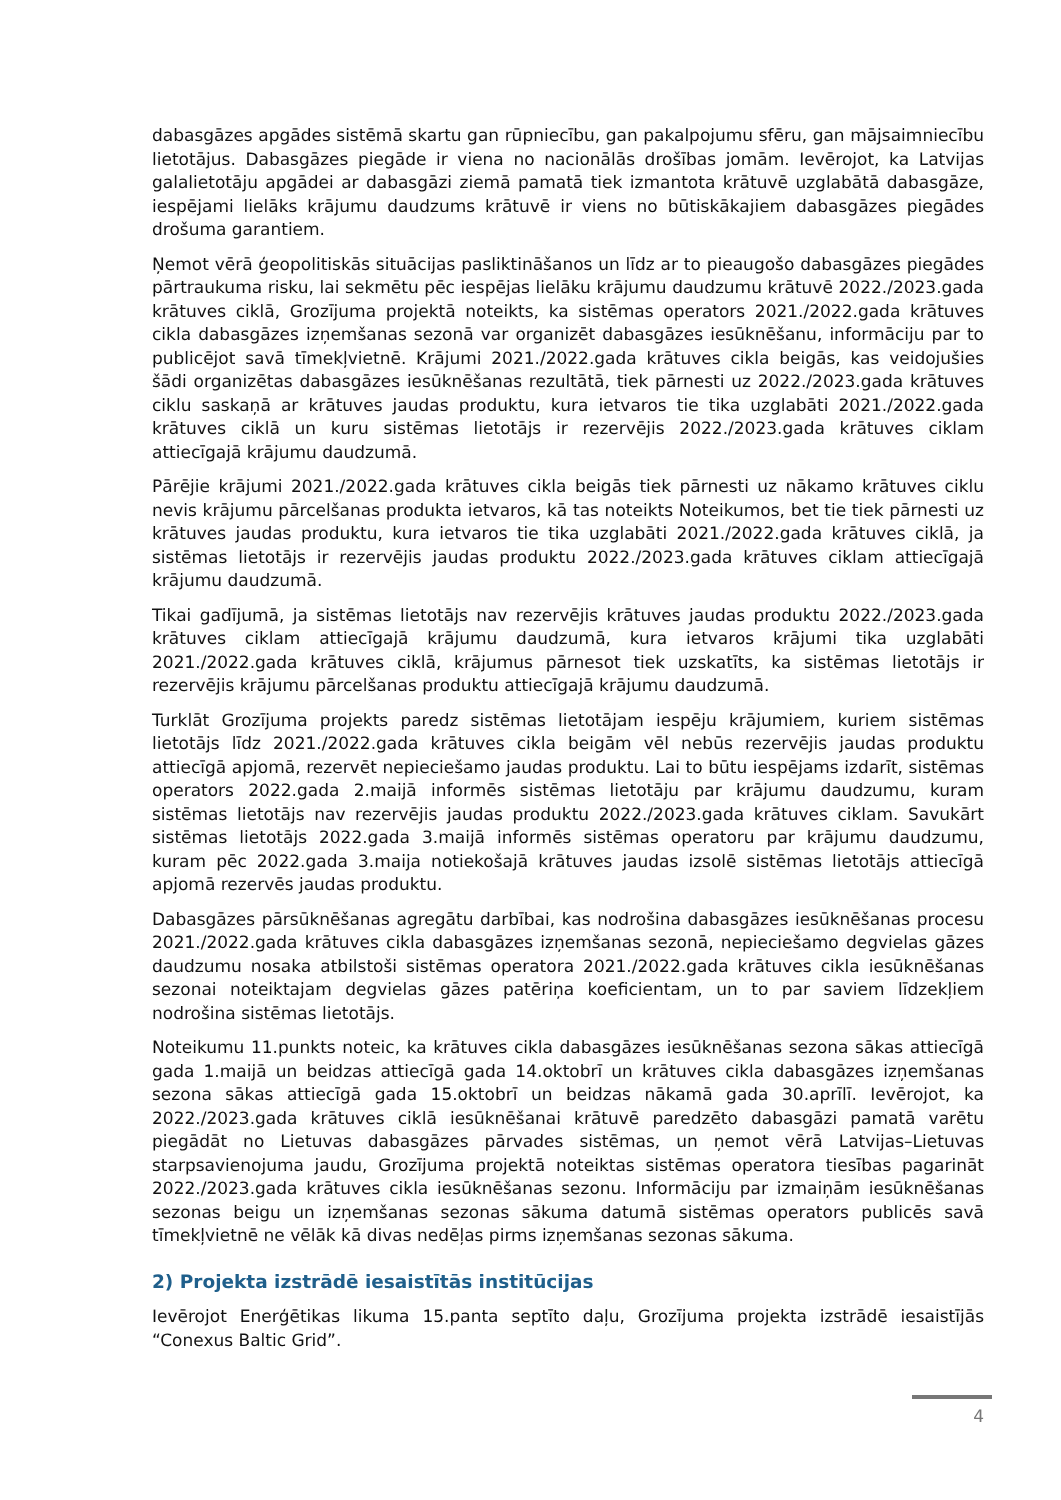dabasgāzes apgādes sistēmā skartu gan rūpniecību, gan pakalpojumu sfēru, gan mājsaimniecību lietotājus. Dabasgāzes piegāde ir viena no nacionālās drošības jomām. Ievērojot, ka Latvijas galalietotāju apgādei ar dabasgāzi ziemā pamatā tiek izmantota krātuvē uzglabātā dabasgāze, iespējami lielāks krājumu daudzums krātuvē ir viens no būtiskākajiem dabasgāzes piegādes drošuma garantiem.
Ņemot vērā ģeopolitiskās situācijas pasliktināšanos un līdz ar to pieaugošo dabasgāzes piegādes pārtraukuma risku, lai sekmētu pēc iespējas lielāku krājumu daudzumu krātuvē 2022./2023.gada krātuves ciklā, Grozījuma projektā noteikts, ka sistēmas operators 2021./2022.gada krātuves cikla dabasgāzes izņemšanas sezonā var organizēt dabasgāzes iesūknēšanu, informāciju par to publicējot savā tīmekļvietnē. Krājumi 2021./2022.gada krātuves cikla beigās, kas veidojušies šādi organizētas dabasgāzes iesūknēšanas rezultātā, tiek pārnesti uz 2022./2023.gada krātuves ciklu saskaņā ar krātuves jaudas produktu, kura ietvaros tie tika uzglabāti 2021./2022.gada krātuves ciklā un kuru sistēmas lietotājs ir rezervējis 2022./2023.gada krātuves ciklam attiecīgajā krājumu daudzumā.
Pārējie krājumi 2021./2022.gada krātuves cikla beigās tiek pārnesti uz nākamo krātuves ciklu nevis krājumu pārcelšanas produkta ietvaros, kā tas noteikts Noteikumos, bet tie tiek pārnesti uz krātuves jaudas produktu, kura ietvaros tie tika uzglabāti 2021./2022.gada krātuves ciklā, ja sistēmas lietotājs ir rezervējis jaudas produktu 2022./2023.gada krātuves ciklam attiecīgajā krājumu daudzumā.
Tikai gadījumā, ja sistēmas lietotājs nav rezervējis krātuves jaudas produktu 2022./2023.gada krātuves ciklam attiecīgajā krājumu daudzumā, kura ietvaros krājumi tika uzglabāti 2021./2022.gada krātuves ciklā, krājumus pārnesot tiek uzskatīts, ka sistēmas lietotājs ir rezervējis krājumu pārcelšanas produktu attiecīgajā krājumu daudzumā.
Turklāt Grozījuma projekts paredz sistēmas lietotājam iespēju krājumiem, kuriem sistēmas lietotājs līdz 2021./2022.gada krātuves cikla beigām vēl nebūs rezervējis jaudas produktu attiecīgā apjomā, rezervēt nepieciešamo jaudas produktu. Lai to būtu iespējams izdarīt, sistēmas operators 2022.gada 2.maijā informēs sistēmas lietotāju par krājumu daudzumu, kuram sistēmas lietotājs nav rezervējis jaudas produktu 2022./2023.gada krātuves ciklam. Savukārt sistēmas lietotājs 2022.gada 3.maijā informēs sistēmas operatoru par krājumu daudzumu, kuram pēc 2022.gada 3.maija notiekošajā krātuves jaudas izsolē sistēmas lietotājs attiecīgā apjomā rezervēs jaudas produktu.
Dabasgāzes pārsūknēšanas agregātu darbībai, kas nodrošina dabasgāzes iesūknēšanas procesu 2021./2022.gada krātuves cikla dabasgāzes izņemšanas sezonā, nepieciešamo degvielas gāzes daudzumu nosaka atbilstoši sistēmas operatora 2021./2022.gada krātuves cikla iesūknēšanas sezonai noteiktajam degvielas gāzes patēriņa koeficientam, un to par saviem līdzekļiem nodrošina sistēmas lietotājs.
Noteikumu 11.punkts noteic, ka krātuves cikla dabasgāzes iesūknēšanas sezona sākas attiecīgā gada 1.maijā un beidzas attiecīgā gada 14.oktobrī un krātuves cikla dabasgāzes izņemšanas sezona sākas attiecīgā gada 15.oktobrī un beidzas nākamā gada 30.aprīlī. Ievērojot, ka 2022./2023.gada krātuves ciklā iesūknēšanai krātuvē paredzēto dabasgāzi pamatā varētu piegādāt no Lietuvas dabasgāzes pārvades sistēmas, un ņemot vērā Latvijas–Lietuvas starpsavienojuma jaudu, Grozījuma projektā noteiktas sistēmas operatora tiesības pagarināt 2022./2023.gada krātuves cikla iesūknēšanas sezonu. Informāciju par izmaiņām iesūknēšanas sezonas beigu un izņemšanas sezonas sākuma datumā sistēmas operators publicēs savā tīmekļvietnē ne vēlāk kā divas nedēļas pirms izņemšanas sezonas sākuma.
2) Projekta izstrādē iesaistītās institūcijas
Ievērojot Enerģētikas likuma 15.panta septīto daļu, Grozījuma projekta izstrādē iesaistījās “Conexus Baltic Grid”.
4